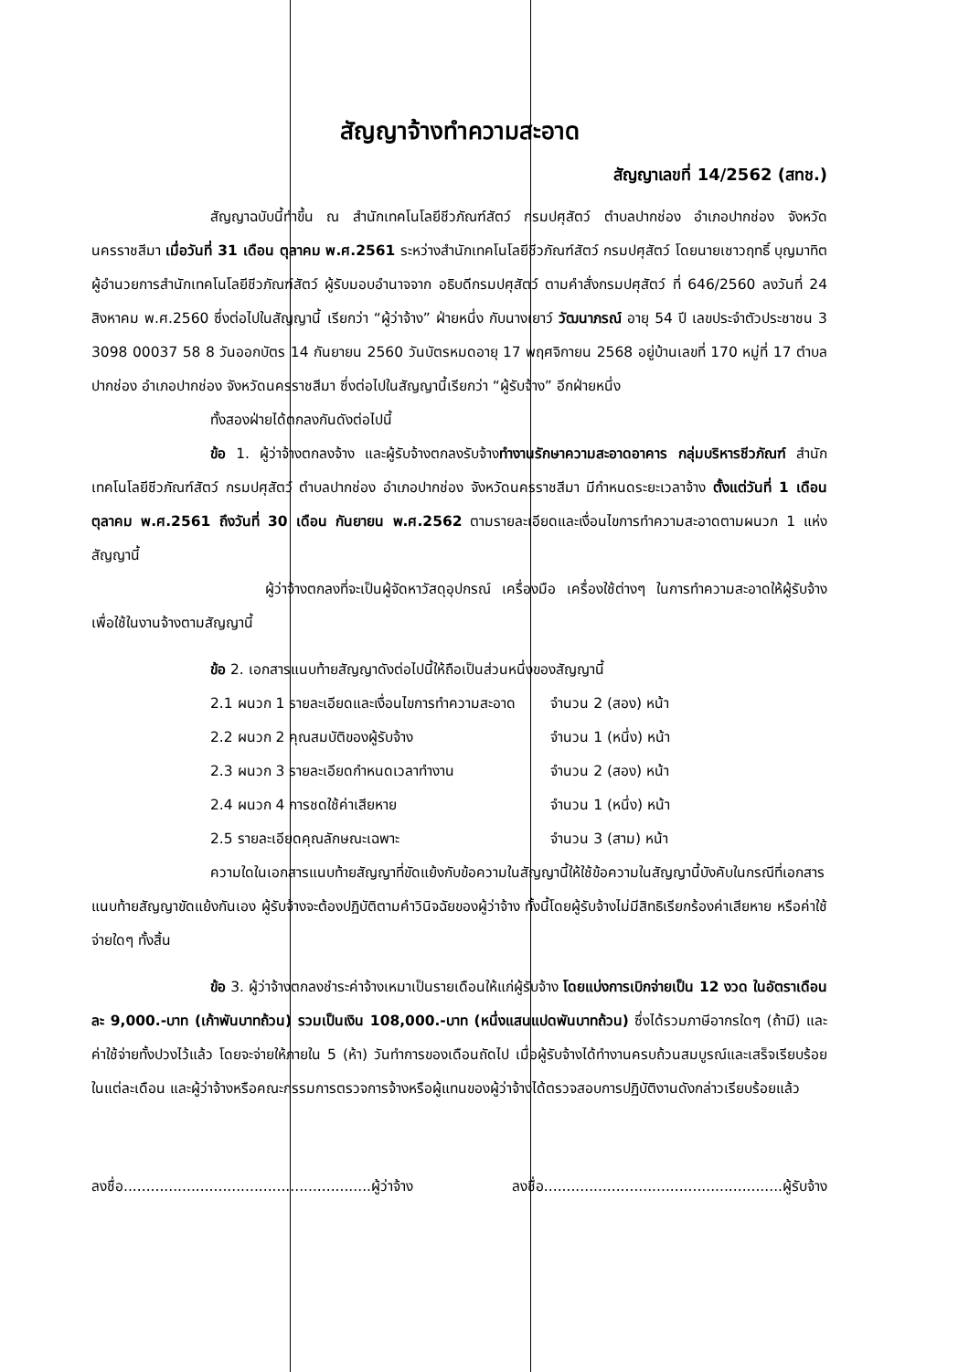สัญญาจ้างทำความสะอาด
สัญญาเลขที่ 14/2562 (สทช.)
สัญญาฉบับนี้ทำขึ้น ณ สำนักเทคโนโลยีชีวภัณฑ์สัตว์ กรมปศุสัตว์ ตำบลปากช่อง อำเภอปากช่อง จังหวัดนครราชสีมา เมื่อวันที่ 31 เดือน ตุลาคม พ.ศ.2561 ระหว่างสำนักเทคโนโลยีชีวภัณฑ์สัตว์ กรมปศุสัตว์ โดยนายเชาวฤทธิ์ บุญมาทิต ผู้อำนวยการสำนักเทคโนโลยีชีวภัณฑ์สัตว์ ผู้รับมอบอำนาจจาก อธิบดีกรมปศุสัตว์ ตามคำสั่งกรมปศุสัตว์ ที่ 646/2560 ลงวันที่ 24 สิงหาคม พ.ศ.2560 ซึ่งต่อไปในสัญญานี้ เรียกว่า “ผู้ว่าจ้าง” ฝ่ายหนึ่ง กับนางเยาว์ วัฒนาภรณ์ อายุ 54 ปี เลขประจำตัวประชาชน 3 3098 00037 58 8 วันออกบัตร 14 กันยายน 2560 วันบัตรหมดอายุ 17 พฤศจิกายน 2568 อยู่บ้านเลขที่ 170 หมู่ที่ 17 ตำบลปากช่อง อำเภอปากช่อง จังหวัดนครราชสีมา ซึ่งต่อไปในสัญญานี้เรียกว่า “ผู้รับจ้าง” อีกฝ่ายหนึ่ง
ทั้งสองฝ่ายได้ตกลงกันดังต่อไปนี้
ข้อ 1. ผู้ว่าจ้างตกลงจ้าง และผู้รับจ้างตกลงรับจ้างทำงานรักษาความสะอาดอาคาร กลุ่มบริหารชีวภัณฑ์ สำนักเทคโนโลยีชีวภัณฑ์สัตว์ กรมปศุสัตว์ ตำบลปากช่อง อำเภอปากช่อง จังหวัดนครราชสีมา มีกำหนดระยะเวลาจ้าง ตั้งแต่วันที่ 1 เดือน ตุลาคม พ.ศ.2561 ถึงวันที่ 30 เดือน กันยายน พ.ศ.2562 ตามรายละเอียดและเงื่อนไขการทำความสะอาดตามผนวก 1 แห่งสัญญานี้
ผู้ว่าจ้างตกลงที่จะเป็นผู้จัดหาวัสดุอุปกรณ์ เครื่องมือ เครื่องใช้ต่างๆ ในการทำความสะอาดให้ผู้รับจ้างเพื่อใช้ในงานจ้างตามสัญญานี้
ข้อ 2. เอกสารแนบท้ายสัญญาดังต่อไปนี้ให้ถือเป็นส่วนหนึ่งของสัญญานี้
| 2.1 ผนวก 1 รายละเอียดและเงื่อนไขการทำความสะอาด | จำนวน 2 (สอง) หน้า |
| 2.2 ผนวก 2 คุณสมบัติของผู้รับจ้าง | จำนวน 1 (หนึ่ง) หน้า |
| 2.3 ผนวก 3 รายละเอียดกำหนดเวลาทำงาน | จำนวน 2 (สอง) หน้า |
| 2.4 ผนวก 4 การชดใช้ค่าเสียหาย | จำนวน 1 (หนึ่ง) หน้า |
| 2.5 รายละเอียดคุณลักษณะเฉพาะ | จำนวน 3 (สาม) หน้า |
ความใดในเอกสารแนบท้ายสัญญาที่ขัดแย้งกับข้อความในสัญญานี้ให้ใช้ข้อความในสัญญานี้บังคับในกรณีที่เอกสารแนบท้ายสัญญาขัดแย้งกันเอง ผู้รับจ้างจะต้องปฏิบัติตามคำวินิจฉัยของผู้ว่าจ้าง ทั้งนี้โดยผู้รับจ้างไม่มีสิทธิเรียกร้องค่าเสียหาย หรือค่าใช้จ่ายใดๆ ทั้งสิ้น
ข้อ 3. ผู้ว่าจ้างตกลงชำระค่าจ้างเหมาเป็นรายเดือนให้แก่ผู้รับจ้าง โดยแบ่งการเบิกจ่ายเป็น 12 งวด ในอัตราเดือนละ 9,000.-บาท (เก้าพันบาทถ้วน) รวมเป็นเงิน 108,000.-บาท (หนึ่งแสนแปดพันบาทถ้วน) ซึ่งได้รวมภาษีอากรใดๆ (ถ้ามี) และค่าใช้จ่ายทั้งปวงไว้แล้ว โดยจะจ่ายให้ภายใน 5 (ห้า) วันทำการของเดือนถัดไป เมื่อผู้รับจ้างได้ทำงานครบถ้วนสมบูรณ์และเสร็จเรียบร้อยในแต่ละเดือน และผู้ว่าจ้างหรือคณะกรรมการตรวจการจ้างหรือผู้แทนของผู้ว่าจ้างได้ตรวจสอบการปฏิบัติงานดังกล่าวเรียบร้อยแล้ว
ลงชื่อ.......................................................ผู้ว่าจ้าง
ลงชื่อ.....................................................ผู้รับจ้าง